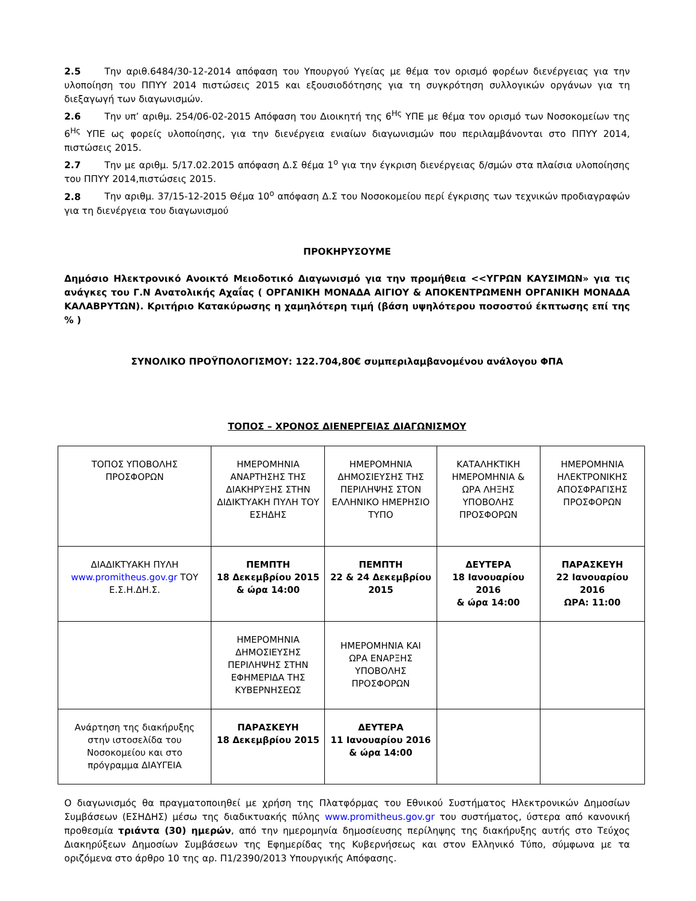2.5 Την αριθ.6484/30-12-2014 απόφαση του Υπουργού Υγείας με θέμα τον ορισμό φορέων διενέργειας για την υλοποίηση του ΠΠΥΥ 2014 πιστώσεις 2015 και εξουσιοδότησης για τη συγκρότηση συλλογικών οργάνων για τη διεξαγωγή των διαγωνισμών.
2.6 Την υπ’ αριθμ. 254/06-02-2015 Απόφαση του Διοικητή της 6<sup>Ης</sup> ΥΠΕ με θέμα τον ορισμό των Νοσοκομείων της 6<sup>Ης</sup> ΥΠΕ ως φορείς υλοποίησης, για την διενέργεια ενιαίων διαγωνισμών που περιλαμβάνονται στο ΠΠΥΥ 2014, πιστώσεις 2015.
2.7 Την με αριθμ. 5/17.02.2015 απόφαση Δ.Σ θέμα 1<sup>ο</sup> για την έγκριση διενέργειας δ/σμών στα πλαίσια υλοποίησης του ΠΠΥΥ 2014,πιστώσεις 2015.
2.8 Την αριθμ. 37/15-12-2015 Θέμα 10<sup>ο</sup> απόφαση Δ.Σ του Νοσοκομείου περί έγκρισης των τεχνικών προδιαγραφών για τη διενέργεια του διαγωνισμού
ΠΡΟΚΗΡΥΣΟΥΜΕ
Δημόσιο Ηλεκτρονικό Ανοικτό Μειοδοτικό Διαγωνισμό για την προμήθεια <<ΥΓΡΩΝ ΚΑΥΣΙΜΩΝ» για τις ανάγκες του Γ.Ν Ανατολικής Αχαΐας ( ΟΡΓΑΝΙΚΗ ΜΟΝΑΔΑ ΑΙΓΙΟΥ & ΑΠΟΚΕΝΤΡΩΜΕΝΗ ΟΡΓΑΝΙΚΗ ΜΟΝΑΔΑ ΚΑΛΑΒΡΥΤΩΝ). Κριτήριο Κατακύρωσης η χαμηλότερη τιμή (βάση υψηλότερου ποσοστού έκπτωσης επί της % )
ΣΥΝΟΛΙΚΟ ΠΡΟΫΠΟΛΟΓΙΣΜΟΥ: 122.704,80€ συμπεριλαμβανομένου ανάλογου ΦΠΑ
ΤΟΠΟΣ – ΧΡΟΝΟΣ ΔΙΕΝΕΡΓΕΙΑΣ ΔΙΑΓΩΝΙΣΜΟΥ
| ΤΟΠΟΣ ΥΠΟΒΟΛΗΣ ΠΡΟΣΦΟΡΩΝ | ΗΜΕΡΟΜΗΝΙΑ ΑΝΑΡΤΗΣΗΣ ΤΗΣ ΔΙΑΚΗΡΥΞΗΣ ΣΤΗΝ ΔΙΔΙΚΤΥΑΚΗ ΠΥΛΗ ΤΟΥ ΕΣΗΔΗΣ | ΗΜΕΡΟΜΗΝΙΑ ΔΗΜΟΣΙΕΥΣΗΣ ΤΗΣ ΠΕΡΙΛΗΨΗΣ ΣΤΟΝ ΕΛΛΗΝΙΚΟ ΗΜΕΡΗΣΙΟ ΤΥΠΟ | ΚΑΤΑΛΗΚΤΙΚΗ ΗΜΕΡΟΜΗΝΙΑ & ΩΡΑ ΛΗΞΗΣ ΥΠΟΒΟΛΗΣ ΠΡΟΣΦΟΡΩΝ | ΗΜΕΡΟΜΗΝΙΑ ΗΛΕΚΤΡΟΝΙΚΗΣ ΑΠΟΣΦΡΑΓΙΣΗΣ ΠΡΟΣΦΟΡΩΝ |
| ΔΙΑΔΙΚΤΥΑΚΗ ΠΥΛΗ www.promitheus.gov.gr ΤΟΥ Ε.Σ.Η.ΔΗ.Σ. | ΠΕΜΠΤΗ 18 Δεκεμβρίου 2015 & ώρα 14:00 | ΠΕΜΠΤΗ 22 & 24 Δεκεμβρίου 2015 | ΔΕΥΤΕΡΑ 18 Ιανουαρίου 2016 & ώρα 14:00 | ΠΑΡΑΣΚΕΥΗ 22 Ιανουαρίου 2016 ΩΡΑ: 11:00 |
| | ΗΜΕΡΟΜΗΝΙΑ ΔΗΜΟΣΙΕΥΣΗΣ ΠΕΡΙΛΗΨΗΣ ΣΤΗΝ ΕΦΗΜΕΡΙΔΑ ΤΗΣ ΚΥΒΕΡΝΗΣΕΩΣ | ΗΜΕΡΟΜΗΝΙΑ ΚΑΙ ΩΡΑ ΕΝΑΡΞΗΣ ΥΠΟΒΟΛΗΣ ΠΡΟΣΦΟΡΩΝ | | |
| Ανάρτηση της διακήρυξης στην ιστοσελίδα του Νοσοκομείου και στο πρόγραμμα ΔΙΑΥΓΕΙΑ | ΠΑΡΑΣΚΕΥΗ 18 Δεκεμβρίου 2015 | ΔΕΥΤΕΡΑ 11 Ιανουαρίου 2016 & ώρα 14:00 | | |
Ο διαγωνισμός θα πραγματοποιηθεί με χρήση της Πλατφόρμας του Εθνικού Συστήματος Ηλεκτρονικών Δημοσίων Συμβάσεων (ΕΣΗΔΗΣ) μέσω της διαδικτυακής πύλης www.promitheus.gov.gr του συστήματος, ύστερα από κανονική προθεσμία τριάντα (30) ημερών, από την ημερομηνία δημοσίευσης περίληψης της διακήρυξης αυτής στο Τεύχος Διακηρύξεων Δημοσίων Συμβάσεων της Εφημερίδας της Κυβερνήσεως και στον Ελληνικό Τύπο, σύμφωνα με τα οριζόμενα στο άρθρο 10 της αρ. Π1/2390/2013 Υπουργικής Απόφασης.